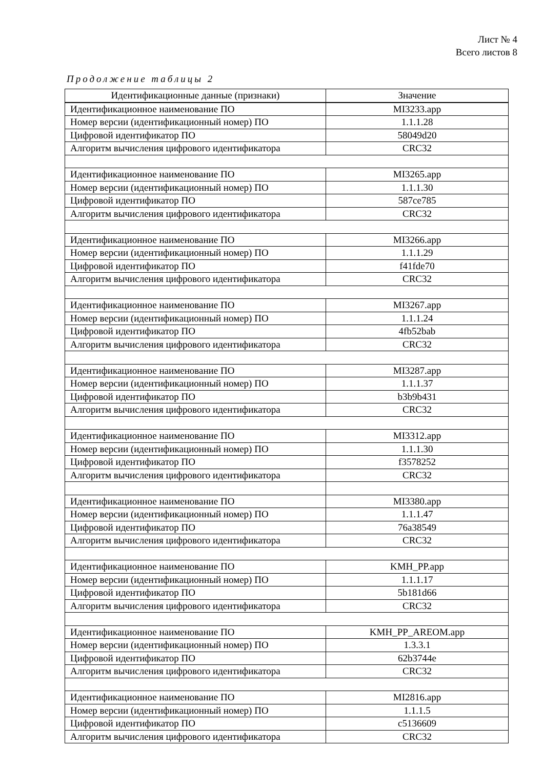Лист № 4
Всего листов 8
Продолжение таблицы 2
| Идентификационные данные (признаки) | Значение |
| --- | --- |
| Идентификационное наименование ПО | MI3233.app |
| Номер версии (идентификационный номер) ПО | 1.1.1.28 |
| Цифровой идентификатор ПО | 58049d20 |
| Алгоритм вычисления цифрового идентификатора | CRC32 |
| Идентификационное наименование ПО | MI3265.app |
| Номер версии (идентификационный номер) ПО | 1.1.1.30 |
| Цифровой идентификатор ПО | 587ce785 |
| Алгоритм вычисления цифрового идентификатора | CRC32 |
| Идентификационное наименование ПО | MI3266.app |
| Номер версии (идентификационный номер) ПО | 1.1.1.29 |
| Цифровой идентификатор ПО | f41fde70 |
| Алгоритм вычисления цифрового идентификатора | CRC32 |
| Идентификационное наименование ПО | MI3267.app |
| Номер версии (идентификационный номер) ПО | 1.1.1.24 |
| Цифровой идентификатор ПО | 4fb52bab |
| Алгоритм вычисления цифрового идентификатора | CRC32 |
| Идентификационное наименование ПО | MI3287.app |
| Номер версии (идентификационный номер) ПО | 1.1.1.37 |
| Цифровой идентификатор ПО | b3b9b431 |
| Алгоритм вычисления цифрового идентификатора | CRC32 |
| Идентификационное наименование ПО | MI3312.app |
| Номер версии (идентификационный номер) ПО | 1.1.1.30 |
| Цифровой идентификатор ПО | f3578252 |
| Алгоритм вычисления цифрового идентификатора | CRC32 |
| Идентификационное наименование ПО | MI3380.app |
| Номер версии (идентификационный номер) ПО | 1.1.1.47 |
| Цифровой идентификатор ПО | 76a38549 |
| Алгоритм вычисления цифрового идентификатора | CRC32 |
| Идентификационное наименование ПО | KMH_PP.app |
| Номер версии (идентификационный номер) ПО | 1.1.1.17 |
| Цифровой идентификатор ПО | 5b181d66 |
| Алгоритм вычисления цифрового идентификатора | CRC32 |
| Идентификационное наименование ПО | KMH_PP_AREOM.app |
| Номер версии (идентификационный номер) ПО | 1.3.3.1 |
| Цифровой идентификатор ПО | 62b3744e |
| Алгоритм вычисления цифрового идентификатора | CRC32 |
| Идентификационное наименование ПО | MI2816.app |
| Номер версии (идентификационный номер) ПО | 1.1.1.5 |
| Цифровой идентификатор ПО | c5136609 |
| Алгоритм вычисления цифрового идентификатора | CRC32 |